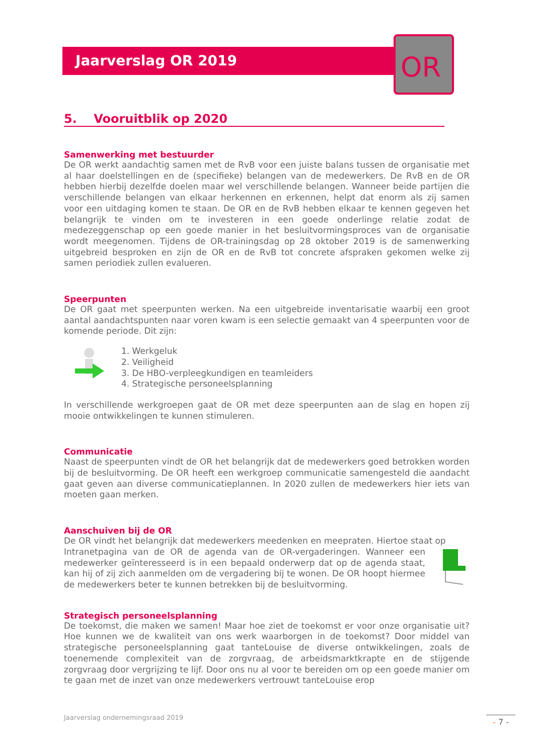Jaarverslag OR 2019
OR
5. Vooruitblik op 2020
Samenwerking met bestuurder
De OR werkt aandachtig samen met de RvB voor een juiste balans tussen de organisatie met al haar doelstellingen en de (specifieke) belangen van de medewerkers. De RvB en de OR hebben hierbij dezelfde doelen maar wel verschillende belangen. Wanneer beide partijen die verschillende belangen van elkaar herkennen en erkennen, helpt dat enorm als zij samen voor een uitdaging komen te staan. De OR en de RvB hebben elkaar te kennen gegeven het belangrijk te vinden om te investeren in een goede onderlinge relatie zodat de medezeggenschap op een goede manier in het besluitvormingsproces van de organisatie wordt meegenomen. Tijdens de OR-trainingsdag op 28 oktober 2019 is de samenwerking uitgebreid besproken en zijn de OR en de RvB tot concrete afspraken gekomen welke zij samen periodiek zullen evalueren.
Speerpunten
De OR gaat met speerpunten werken. Na een uitgebreide inventarisatie waarbij een groot aantal aandachtspunten naar voren kwam is een selectie gemaakt van 4 speerpunten voor de komende periode. Dit zijn:
1. Werkgeluk
2. Veiligheid
3. De HBO-verpleegkundigen en teamleiders
4. Strategische personeelsplanning
In verschillende werkgroepen gaat de OR met deze speerpunten aan de slag en hopen zij mooie ontwikkelingen te kunnen stimuleren.
Communicatie
Naast de speerpunten vindt de OR het belangrijk dat de medewerkers goed betrokken worden bij de besluitvorming. De OR heeft een werkgroep communicatie samengesteld die aandacht gaat geven aan diverse communicatieplannen. In 2020 zullen de medewerkers hier iets van moeten gaan merken.
Aanschuiven bij de OR
De OR vindt het belangrijk dat medewerkers meedenken en meepraten. Hiertoe staat op
Intranetpagina van de OR de agenda van de OR-vergaderingen. Wanneer een medewerker geïnteresseerd is in een bepaald onderwerp dat op de agenda staat, kan hij of zij zich aanmelden om de vergadering bij te wonen. De OR hoopt hiermee de medewerkers beter te kunnen betrekken bij de besluitvorming.
Strategisch personeelsplanning
De toekomst, die maken we samen! Maar hoe ziet de toekomst er voor onze organisatie uit? Hoe kunnen we de kwaliteit van ons werk waarborgen in de toekomst? Door middel van strategische personeelsplanning gaat tanteLouise de diverse ontwikkelingen, zoals de toenemende complexiteit van de zorgvraag, de arbeidsmarktkrapte en de stijgende zorgvraag door vergrijzing te lijf. Door ons nu al voor te bereiden om op een goede manier om te gaan met de inzet van onze medewerkers vertrouwt tanteLouise erop
Jaarverslag ondernemingsraad 2019
- 7 -